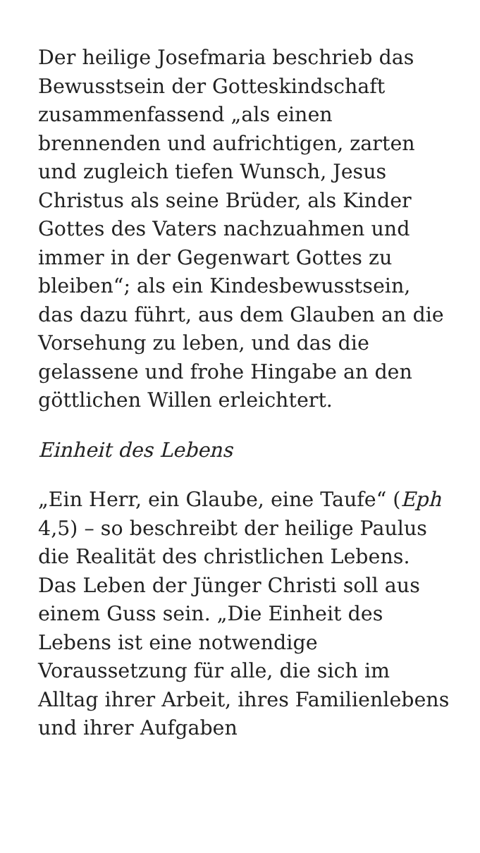Der heilige Josefmaria beschrieb das Bewusstsein der Gotteskindschaft zusammenfassend „als einen brennenden und aufrichtigen, zarten und zugleich tiefen Wunsch, Jesus Christus als seine Brüder, als Kinder Gottes des Vaters nachzuahmen und immer in der Gegenwart Gottes zu bleiben“; als ein Kindesbewusstsein, das dazu führt, aus dem Glauben an die Vorsehung zu leben, und das die gelassene und frohe Hingabe an den göttlichen Willen erleichtert.
Einheit des Lebens
„Ein Herr, ein Glaube, eine Taufe“ (Eph 4,5) – so beschreibt der heilige Paulus die Realität des christlichen Lebens. Das Leben der Jünger Christi soll aus einem Guss sein. „Die Einheit des Lebens ist eine notwendige Voraussetzung für alle, die sich im Alltag ihrer Arbeit, ihres Familienlebens und ihrer Aufgaben